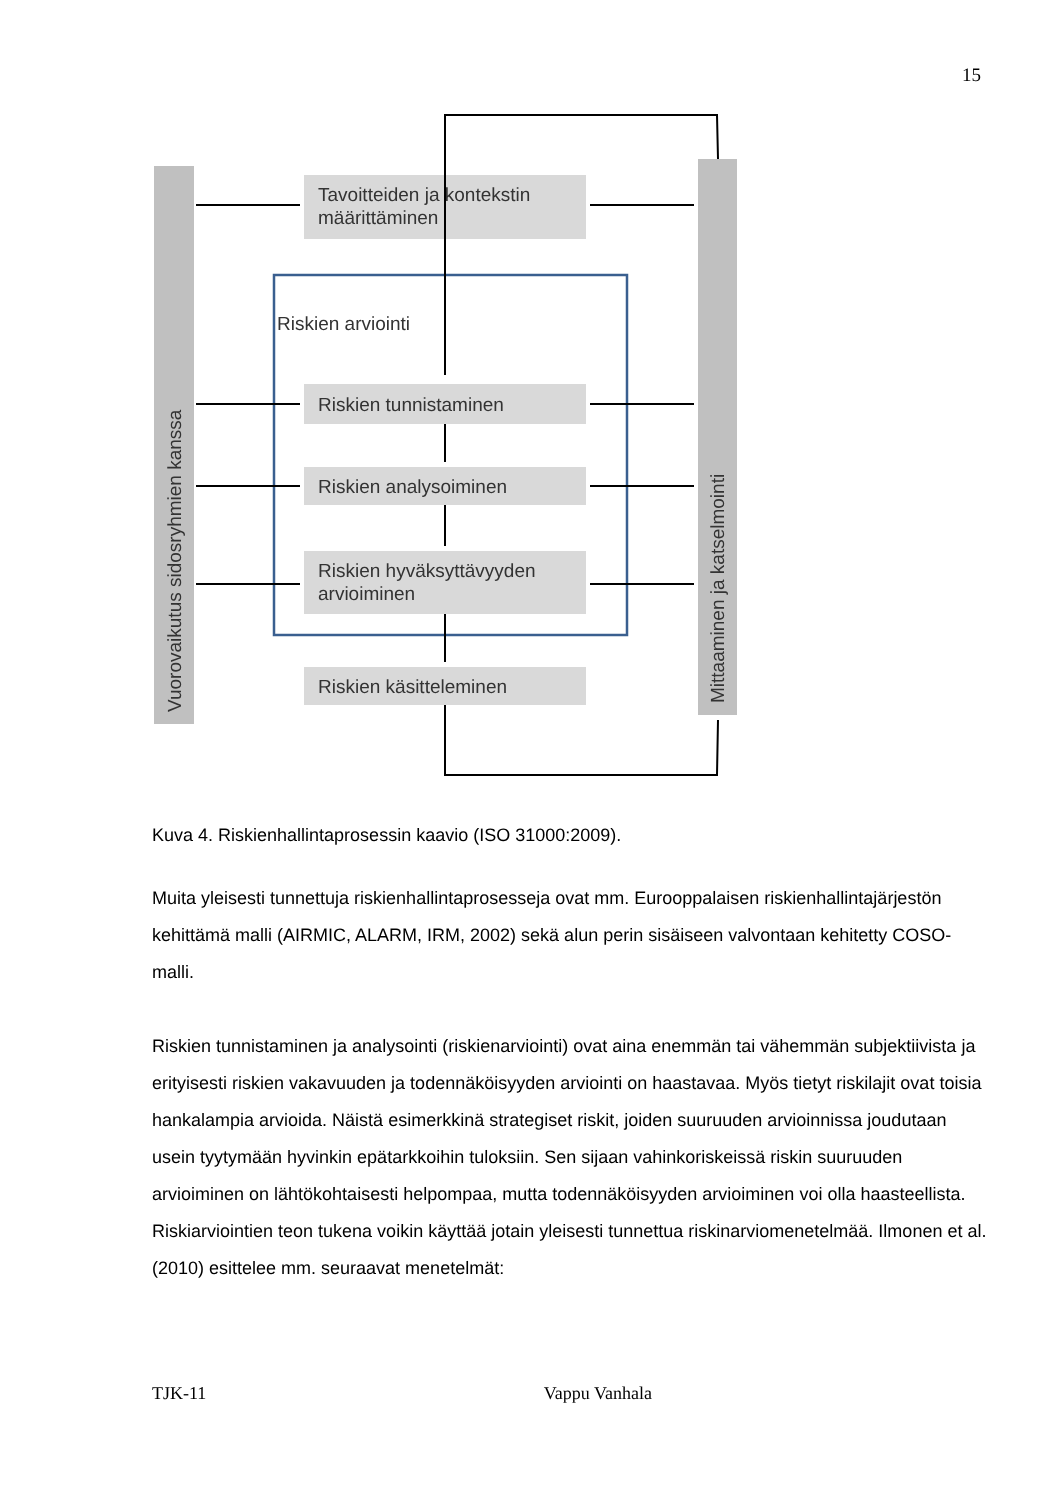15
Tavoitteiden ja kontekstin
määrittäminen
Riskien arviointi
Riskien tunnistaminen
Riskien analysoiminen
Riskien hyväksyttävyyden
arvioiminen
Riskien käsitteleminen
Vuorovaikutus sidosryhmien kanssa
Mittaaminen ja katselmointi
Kuva 4. Riskienhallintaprosessin kaavio (ISO 31000:2009).
Muita yleisesti tunnettuja riskienhallintaprosesseja ovat mm. Eurooppalaisen riskienhallintajärjestön kehittämä malli (AIRMIC, ALARM, IRM, 2002) sekä alun perin sisäiseen valvontaan kehitetty COSO-malli.
Riskien tunnistaminen ja analysointi (riskienarviointi) ovat aina enemmän tai vähemmän subjektiivista ja erityisesti riskien vakavuuden ja todennäköisyyden arviointi on haastavaa. Myös tietyt riskilajit ovat toisia hankalampia arvioida. Näistä esimerkkinä strategiset riskit, joiden suuruuden arvioinnissa joudutaan usein tyytymään hyvinkin epätarkkoihin tuloksiin. Sen sijaan vahinkoriskeissä riskin suuruuden arvioiminen on lähtökohtaisesti helpompaa, mutta todennäköisyyden arvioiminen voi olla haasteellista. Riskiarviointien teon tukena voikin käyttää jotain yleisesti tunnettua riskinarviomenetelmää. Ilmonen et al. (2010) esittelee mm. seuraavat menetelmät:
TJK-11 Vappu Vanhala